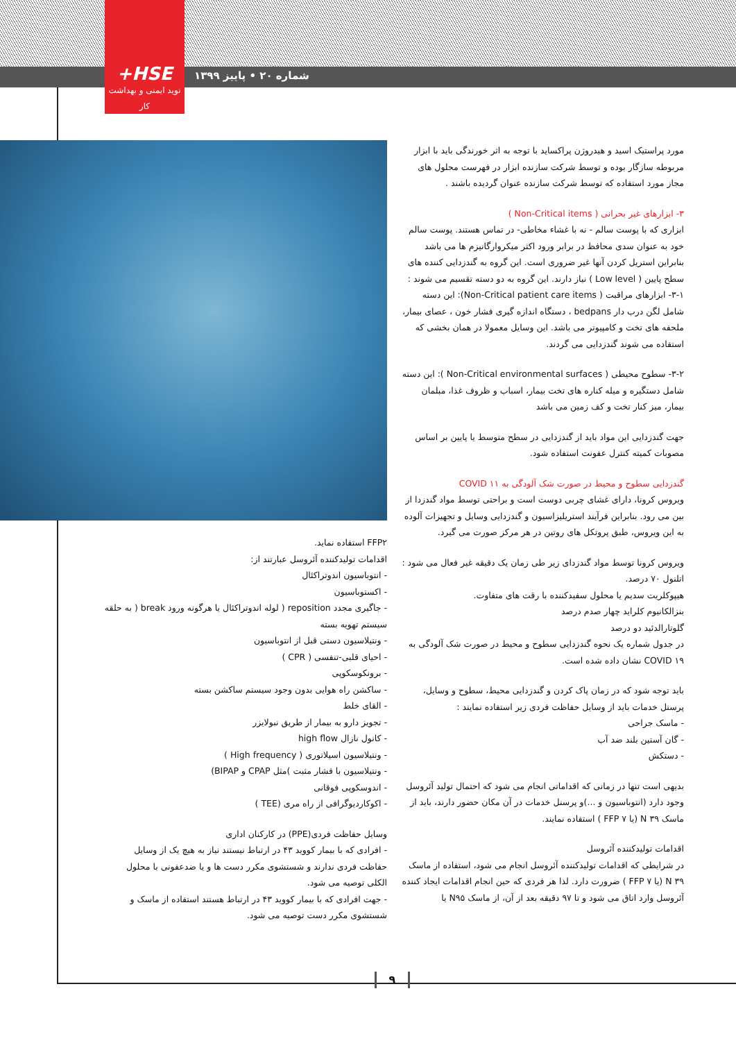+HSE
نوید ایمنی و بهداشت کار
شماره ۲۰ • پاییز ۱۳۹۹
مورد پراستیک اسید و هیدروژن پراکساید با توجه به اثر خورندگی باید با ابزار مربوطه سازگار بوده و توسط شرکت سازنده ابزار در فهرست محلول های مجاز مورد استفاده که توسط شرکت سازنده عنوان گردیده باشند .
۳- ابزارهای غیر بحرانی ( Non-Critical items )
ابزاری که با پوست سالم - نه با غشاء مخاطی- در تماس هستند. پوست سالم خود به عنوان سدی محافظ در برابر ورود اکثر میکروارگانیزم ها می باشد بنابراین استریل کردن آنها غیر ضروری است. این گروه به گندزدایی کننده های سطح پایین ( Low level ) نیاز دارند. این گروه به دو دسته تقسیم می شوند :
۳-۱- ابزارهای مراقبت ( Non-Critical patient care items): این دسته شامل لگن درب دار bedpans ، دستگاه اندازه گیری فشار خون ، عصای بیمار، ملحفه های تخت و کامپیوتر می باشد. این وسایل معمولا در همان بخشی که استفاده می شوند گندزدایی می گردند.
۳-۲- سطوح محیطی ( Non-Critical environmental surfaces ): این دسته شامل دستگیره و میله کناره های تخت بیمار، اسباب و ظروف غذا، مبلمان بیمار، میز کنار تخت و کف زمین می باشد
جهت گندزدایی این مواد باید از گندزدایی در سطح متوسط یا پایین بر اساس مصوبات کمیته کنترل عفونت استفاده شود.
گندزدایی سطوح و محیط در صورت شک آلودگی به COVID ۱۱
ویروس کرونا، دارای غشای چربی دوست است و براحتی توسط مواد گندزدا از بین می رود. بنابراین فرآیند استریلیزاسیون و گندزدایی وسایل و تجهیزات آلوده به این ویروس، طبق پروتکل های روتین در هر مرکز صورت می گیرد.
ویروس کرونا توسط مواد گندزدای زیر طی زمان یک دقیقه غیر فعال می شود :
اتلنول ۷۰ درصد.
هیپوکلریت سدیم یا محلول سفیدکننده با رقت های متفاوت.
بنزالکانیوم کلراید چهار صدم درصد
گلوتارالدئید دو درصد
در جدول شماره یک نحوه گندزدایی سطوح و محیط در صورت شک آلودگی به COVID ۱۹ نشان داده شده است.
باید توجه شود که در زمان پاک کردن و گندزدایی محیط، سطوح و وسایل، پرسنل خدمات باید از وسایل حفاظت فردی زیر استفاده نمایند :
- ماسک جراحی
- گان آستین بلند ضد آب
- دستکش
بدیهی است تنها در زمانی که اقداماتی انجام می شود که احتمال تولید آئروسل وجود دارد (انتوباسیون و ...)و پرسنل خدمات در آن مکان حضور دارند، باید از ماسک N ۳۹ (یا FFP ۷ ) استفاده نمایند.
اقدامات تولیدکننده آئروسل
در شرایطی که اقدامات تولیدکننده آئروسل انجام می شود، استفاده از ماسک N ۳۹ (یا FFP ۷ ) ضرورت دارد. لذا هر فردی که حین انجام اقدامات ایجاد کننده آئروسل وارد اتاق می شود و تا ۹۷ دقیقه بعد از آن، از ماسک N۹۵ یا
FFP۲ استفاده نماید.
اقدامات تولیدکننده آئروسل عبارتند از:
- انتوباسیون اندوتراکئال
- اکستوباسیون
- جاگیری مجدد reposition ( لوله اندوتراکئال یا هرگونه ورود break ( به حلقه سیستم تهویه بسته
- ونتیلاسیون دستی قبل از انتوباسیون
- احیای قلبی-تنفسی ( CPR )
- برونکوسکوپی
- ساکشن راه هوایی بدون وجود سیستم ساکشن بسته
- القای خلط
- تجویز دارو به بیمار از طریق نبولایزر
- کانول نازال high flow
- ونتیلاسیون اسیلاتوری ( High frequency )
- ونتیلاسیون با فشار مثبت )مثل CPAP و BIPAP)
- اندوسکوپی فوقانی
- اکوکاردیوگرافی از راه مری (TEE )
وسایل حفاظت فردی(PPE) در کارکنان اداری
- افرادی که با بیمار کووید ۴۳ در ارتباط نیستند نیاز به هیچ یک از وسایل حفاظت فردی ندارند و شستشوی مکرر دست ها و یا ضدعفونی با محلول الکلی توصیه می شود.
- جهت افرادی که با بیمار کووید ۴۳ در ارتباط هستند استفاده از ماسک و شستشوی مکرر دست توصیه می شود.
۹